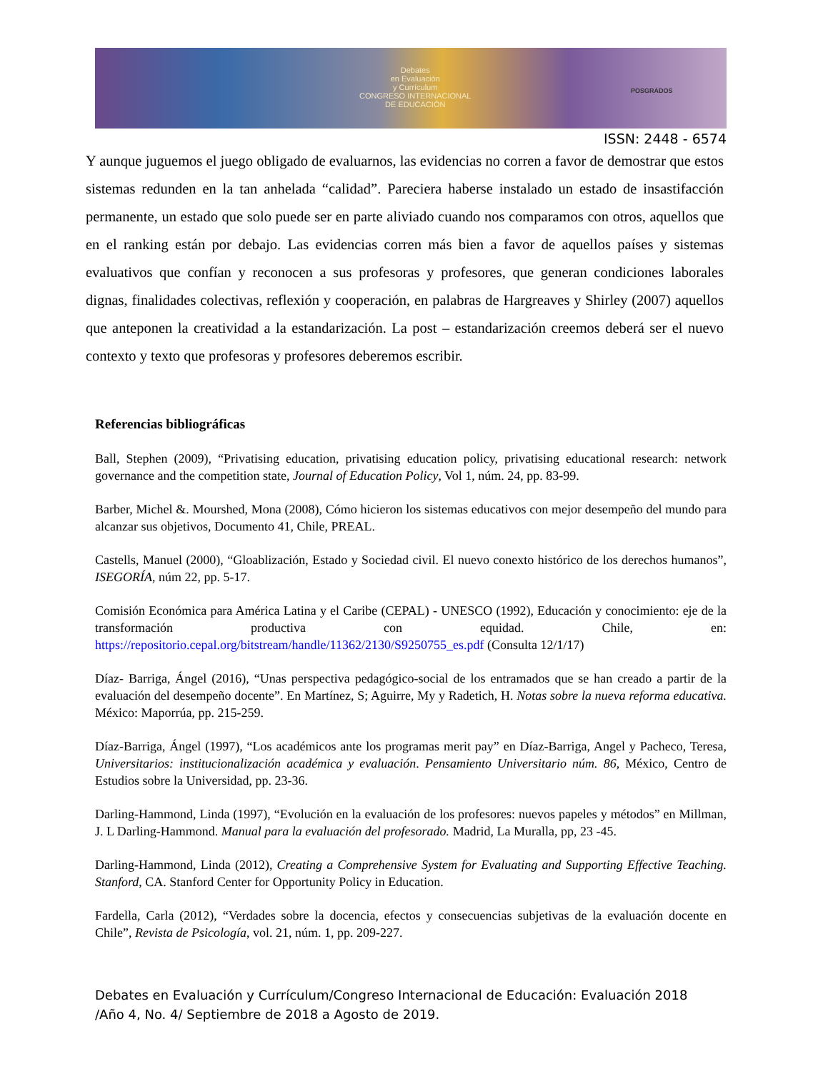Debates
en Evaluación
y Currículum
CONGRESO INTERNACIONAL
DE EDUCACIÓN
POSGRADOS
ISSN: 2448 - 6574
Y aunque juguemos el juego obligado de evaluarnos, las evidencias no corren a favor de demostrar que estos sistemas redunden en la tan anhelada “calidad”. Pareciera haberse instalado un estado de insastifacción permanente, un estado que solo puede ser en parte aliviado cuando nos comparamos con otros, aquellos que en el ranking están por debajo. Las evidencias corren más bien a favor de aquellos países y sistemas evaluativos que confían y reconocen a sus profesoras y profesores, que generan condiciones laborales dignas, finalidades colectivas, reflexión y cooperación, en palabras de Hargreaves y Shirley (2007) aquellos que anteponen la creatividad a la estandarización. La post – estandarización creemos deberá ser el nuevo contexto y texto que profesoras y profesores deberemos escribir.
Referencias bibliográficas
Ball, Stephen (2009), “Privatising education, privatising education policy, privatising educational research: network governance and the competition state, Journal of Education Policy, Vol 1, núm. 24, pp. 83-99.
Barber, Michel &. Mourshed, Mona (2008), Cómo hicieron los sistemas educativos con mejor desempeño del mundo para alcanzar sus objetivos, Documento 41, Chile, PREAL.
Castells, Manuel (2000), “Gloablización, Estado y Sociedad civil. El nuevo conexto histórico de los derechos humanos”, ISEGORÍA, núm 22, pp. 5-17.
Comisión Económica para América Latina y el Caribe (CEPAL) - UNESCO (1992), Educación y conocimiento: eje de la transformación productiva con equidad. Chile, en: https://repositorio.cepal.org/bitstream/handle/11362/2130/S9250755_es.pdf (Consulta 12/1/17)
Díaz- Barriga, Ángel (2016), “Unas perspectiva pedagógico-social de los entramados que se han creado a partir de la evaluación del desempeño docente”. En Martínez, S; Aguirre, My y Radetich, H. Notas sobre la nueva reforma educativa. México: Maporrúa, pp. 215-259.
Díaz-Barriga, Ángel (1997), “Los académicos ante los programas merit pay” en Díaz-Barriga, Angel y Pacheco, Teresa, Universitarios: institucionalización académica y evaluación. Pensamiento Universitario núm. 86, México, Centro de Estudios sobre la Universidad, pp. 23-36.
Darling-Hammond, Linda (1997), “Evolución en la evaluación de los profesores: nuevos papeles y métodos” en Millman, J. L Darling-Hammond. Manual para la evaluación del profesorado. Madrid, La Muralla, pp, 23 -45.
Darling-Hammond, Linda (2012), Creating a Comprehensive System for Evaluating and Supporting Effective Teaching. Stanford, CA. Stanford Center for Opportunity Policy in Education.
Fardella, Carla (2012), “Verdades sobre la docencia, efectos y consecuencias subjetivas de la evaluación docente en Chile”, Revista de Psicología, vol. 21, núm. 1, pp. 209-227.
Debates en Evaluación y Currículum/Congreso Internacional de Educación: Evaluación 2018
/Año 4, No. 4/ Septiembre de 2018 a Agosto de 2019.